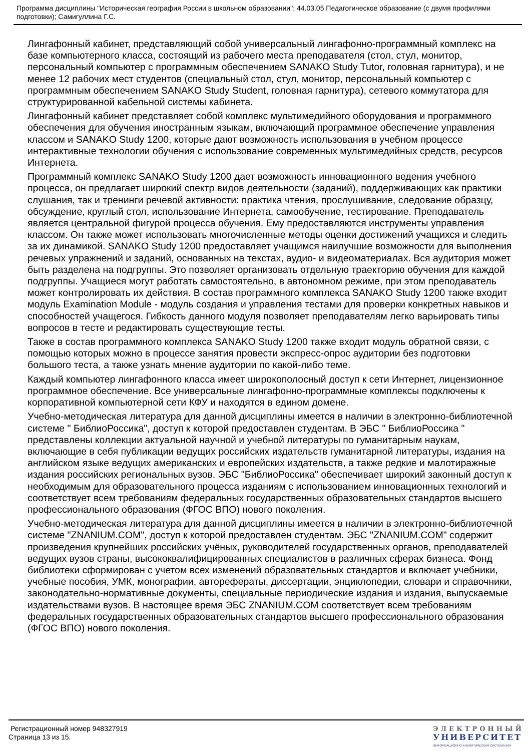Программа дисциплины "Историческая география России в школьном образовании"; 44.03.05 Педагогическое образование (с двумя профилями подготовки); Самигуллина Г.С.
Лингафонный кабинет, представляющий собой универсальный лингафонно-программный комплекс на базе компьютерного класса, состоящий из рабочего места преподавателя (стол, стул, монитор, персональный компьютер с программным обеспечением SANAKO Study Tutor, головная гарнитура), и не менее 12 рабочих мест студентов (специальный стол, стул, монитор, персональный компьютер с программным обеспечением SANAKO Study Student, головная гарнитура), сетевого коммутатора для структурированной кабельной системы кабинета.
Лингафонный кабинет представляет собой комплекс мультимедийного оборудования и программного обеспечения для обучения иностранным языкам, включающий программное обеспечение управления классом и SANAKO Study 1200, которые дают возможность использования в учебном процессе интерактивные технологии обучения с использование современных мультимедийных средств, ресурсов Интернета.
Программный комплекс SANAKO Study 1200 дает возможность инновационного ведения учебного процесса, он предлагает широкий спектр видов деятельности (заданий), поддерживающих как практики слушания, так и тренинги речевой активности: практика чтения, прослушивание, следование образцу, обсуждение, круглый стол, использование Интернета, самообучение, тестирование. Преподаватель является центральной фигурой процесса обучения. Ему предоставляются инструменты управления классом. Он также может использовать многочисленные методы оценки достижений учащихся и следить за их динамикой. SANAKO Study 1200 предоставляет учащимся наилучшие возможности для выполнения речевых упражнений и заданий, основанных на текстах, аудио- и видеоматериалах. Вся аудитория может быть разделена на подгруппы. Это позволяет организовать отдельную траекторию обучения для каждой подгруппы. Учащиеся могут работать самостоятельно, в автономном режиме, при этом преподаватель может контролировать их действия. В состав программного комплекса SANAKO Study 1200 также входит модуль Examination Module - модуль создания и управления тестами для проверки конкретных навыков и способностей учащегося. Гибкость данного модуля позволяет преподавателям легко варьировать типы вопросов в тесте и редактировать существующие тесты.
Также в состав программного комплекса SANAKO Study 1200 также входит модуль обратной связи, с помощью которых можно в процессе занятия провести экспресс-опрос аудитории без подготовки большого теста, а также узнать мнение аудитории по какой-либо теме.
Каждый компьютер лингафонного класса имеет широкополосный доступ к сети Интернет, лицензионное программное обеспечение. Все универсальные лингафонно-программные комплексы подключены к корпоративной компьютерной сети КФУ и находятся в едином домене.
Учебно-методическая литература для данной дисциплины имеется в наличии в электронно-библиотечной системе " БиблиоРоссика", доступ к которой предоставлен студентам. В ЭБС " БиблиоРоссика " представлены коллекции актуальной научной и учебной литературы по гуманитарным наукам, включающие в себя публикации ведущих российских издательств гуманитарной литературы, издания на английском языке ведущих американских и европейских издательств, а также редкие и малотиражные издания российских региональных вузов. ЭБС "БиблиоРоссика" обеспечивает широкий законный доступ к необходимым для образовательного процесса изданиям с использованием инновационных технологий и соответствует всем требованиям федеральных государственных образовательных стандартов высшего профессионального образования (ФГОС ВПО) нового поколения.
Учебно-методическая литература для данной дисциплины имеется в наличии в электронно-библиотечной системе "ZNANIUM.COM", доступ к которой предоставлен студентам. ЭБС "ZNANIUM.COM" содержит произведения крупнейших российских учёных, руководителей государственных органов, преподавателей ведущих вузов страны, высококвалифицированных специалистов в различных сферах бизнеса. Фонд библиотеки сформирован с учетом всех изменений образовательных стандартов и включает учебники, учебные пособия, УМК, монографии, авторефераты, диссертации, энциклопедии, словари и справочники, законодательно-нормативные документы, специальные периодические издания и издания, выпускаемые издательствами вузов. В настоящее время ЭБС ZNANIUM.COM соответствует всем требованиям федеральных государственных образовательных стандартов высшего профессионального образования (ФГОС ВПО) нового поколения.
Регистрационный номер 948327919
Страница 13 из 15.
ЭЛЕКТРОННЫЙ
УНИВЕРСИТЕТ
ИНФОРМАЦИОННО-АНАЛИТИЧЕСКАЯ СИСТЕМА КФУ